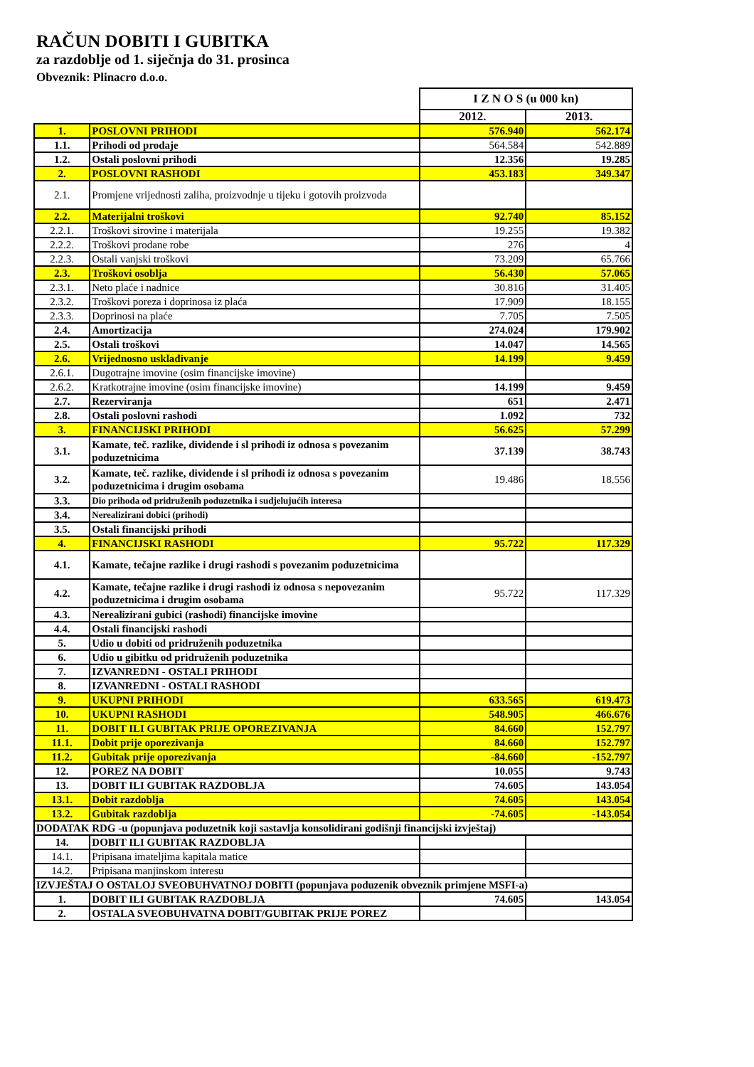RAČUN DOBITI I GUBITKA
za razdoblje od 1. siječnja do 31. prosinca
Obveznik: Plinacro d.o.o.
| | | I Z N O S (u 000 kn) | |
| | | 2012. | 2013. |
| 1. | POSLOVNI PRIHODI | 576.940 | 562.174 |
| 1.1. | Prihodi od prodaje | 564.584 | 542.889 |
| 1.2. | Ostali poslovni prihodi | 12.356 | 19.285 |
| 2. | POSLOVNI RASHODI | 453.183 | 349.347 |
| 2.1. | Promjene vrijednosti zaliha, proizvodnje u tijeku i gotovih proizvoda | | |
| 2.2. | Materijalni troškovi | 92.740 | 85.152 |
| 2.2.1. | Troškovi sirovine i materijala | 19.255 | 19.382 |
| 2.2.2. | Troškovi prodane robe | 276 | 4 |
| 2.2.3. | Ostali vanjski troškovi | 73.209 | 65.766 |
| 2.3. | Troškovi osoblja | 56.430 | 57.065 |
| 2.3.1. | Neto plaće i nadnice | 30.816 | 31.405 |
| 2.3.2. | Troškovi poreza i doprinosa iz plaća | 17.909 | 18.155 |
| 2.3.3. | Doprinosi na plaće | 7.705 | 7.505 |
| 2.4. | Amortizacija | 274.024 | 179.902 |
| 2.5. | Ostali troškovi | 14.047 | 14.565 |
| 2.6. | Vrijednosno usklađivanje | 14.199 | 9.459 |
| 2.6.1. | Dugotrajne imovine (osim financijske imovine) | | |
| 2.6.2. | Kratkotrajne imovine (osim financijske imovine) | 14.199 | 9.459 |
| 2.7. | Rezerviranja | 651 | 2.471 |
| 2.8. | Ostali poslovni rashodi | 1.092 | 732 |
| 3. | FINANCIJSKI PRIHODI | 56.625 | 57.299 |
| 3.1. | Kamate, teč. razlike, dividende i sl prihodi iz odnosa s povezanim poduzetnicima | 37.139 | 38.743 |
| 3.2. | Kamate, teč. razlike, dividende i sl prihodi iz odnosa s povezanim poduzetnicima i drugim osobama | 19.486 | 18.556 |
| 3.3. | Dio prihoda od pridruženih poduzetnika i sudjelujućih interesa | | |
| 3.4. | Nerealizirani dobici (prihodi) | | |
| 3.5. | Ostali financijski prihodi | | |
| 4. | FINANCIJSKI RASHODI | 95.722 | 117.329 |
| 4.1. | Kamate, tečajne razlike i drugi rashodi s povezanim poduzetnicima | | |
| 4.2. | Kamate, tečajne razlike i drugi rashodi iz odnosa s nepovezanim poduzetnicima i drugim osobama | 95.722 | 117.329 |
| 4.3. | Nerealizirani gubici (rashodi) financijske imovine | | |
| 4.4. | Ostali financijski rashodi | | |
| 5. | Udio u dobiti od pridruženih poduzetnika | | |
| 6. | Udio u gibitku od pridruženih poduzetnika | | |
| 7. | IZVANREDNI - OSTALI PRIHODI | | |
| 8. | IZVANREDNI - OSTALI RASHODI | | |
| 9. | UKUPNI PRIHODI | 633.565 | 619.473 |
| 10. | UKUPNI RASHODI | 548.905 | 466.676 |
| 11. | DOBIT ILI GUBITAK PRIJE OPOREZIVANJA | 84.660 | 152.797 |
| 11.1. | Dobit prije oporezivanja | 84.660 | 152.797 |
| 11.2. | Gubitak prije oporezivanja | -84.660 | -152.797 |
| 12. | POREZ NA DOBIT | 10.055 | 9.743 |
| 13. | DOBIT ILI GUBITAK RAZDOBLJA | 74.605 | 143.054 |
| 13.1. | Dobit razdoblja | 74.605 | 143.054 |
| 13.2. | Gubitak razdoblja | -74.605 | -143.054 |
| DODATAK RDG -u (popunjava poduzetnik koji sastavlja konsolidirani godišnji financijski izvještaj) | | | |
| 14. | DOBIT ILI GUBITAK RAZDOBLJA | | |
| 14.1. | Pripisana imateljima kapitala matice | | |
| 14.2. | Pripisana manjinskom interesu | | |
| IZVJEŠTAJ O OSTALOJ SVEOBUHVATNOJ DOBITI (popunjava poduzenik obveznik primjene MSFI-a) | | | |
| 1. | DOBIT ILI GUBITAK RAZDOBLJA | 74.605 | 143.054 |
| 2. | OSTALA SVEOBUHVATNA DOBIT/GUBITAK PRIJE POREZ | | |